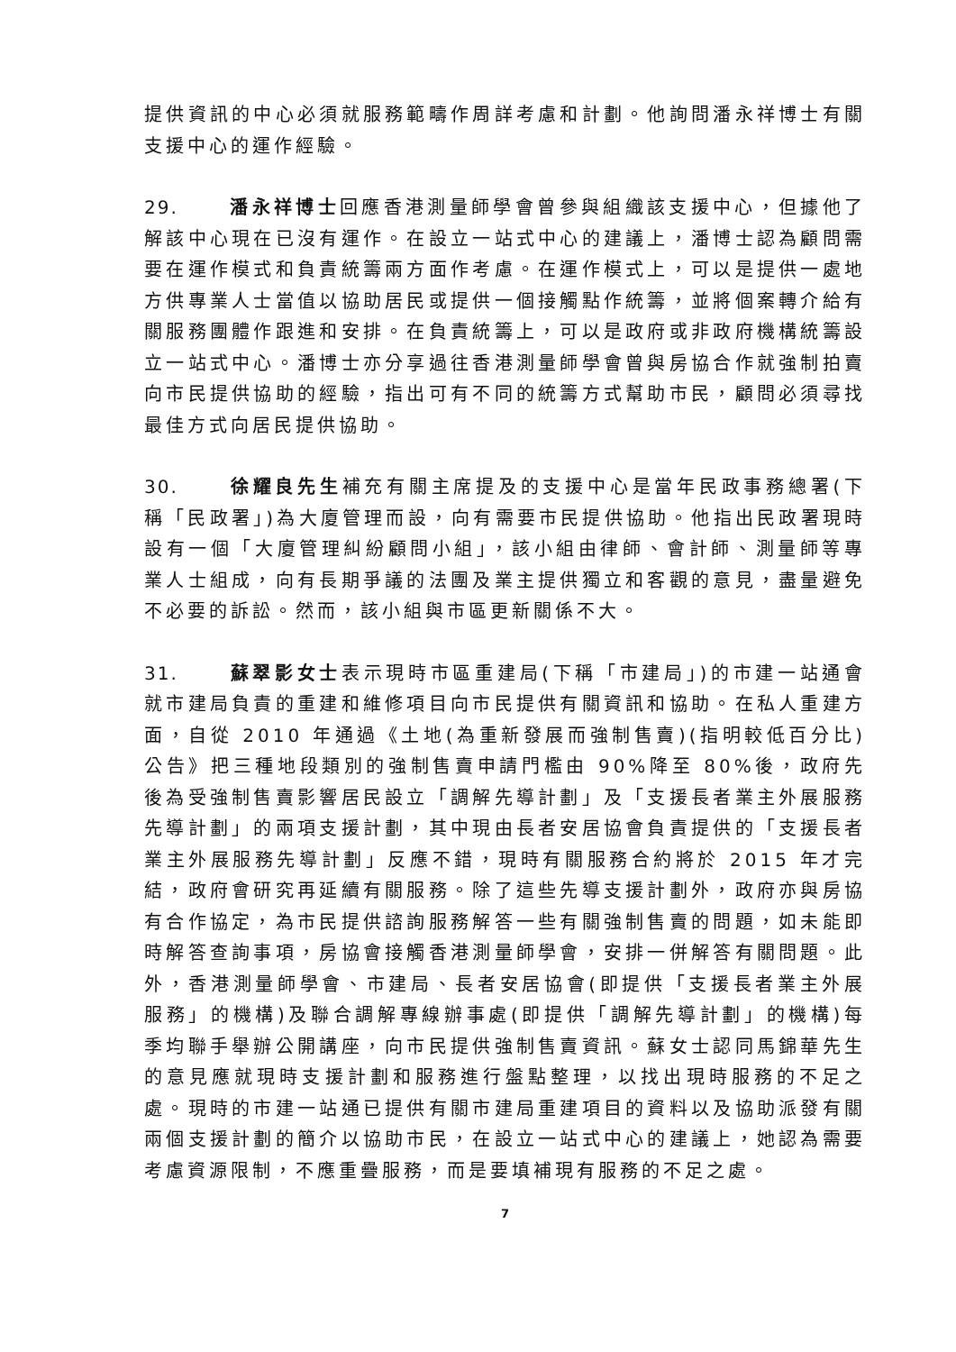提供資訊的中心必須就服務範疇作周詳考慮和計劃。他詢問潘永祥博士有關支援中心的運作經驗。
29. 潘永祥博士回應香港測量師學會曾參與組織該支援中心，但據他了解該中心現在已沒有運作。在設立一站式中心的建議上，潘博士認為顧問需要在運作模式和負責統籌兩方面作考慮。在運作模式上，可以是提供一處地方供專業人士當值以協助居民或提供一個接觸點作統籌，並將個案轉介給有關服務團體作跟進和安排。在負責統籌上，可以是政府或非政府機構統籌設立一站式中心。潘博士亦分享過往香港測量師學會曾與房協合作就強制拍賣向市民提供協助的經驗，指出可有不同的統籌方式幫助市民，顧問必須尋找最佳方式向居民提供協助。
30. 徐耀良先生補充有關主席提及的支援中心是當年民政事務總署(下稱「民政署」)為大廈管理而設，向有需要市民提供協助。他指出民政署現時設有一個「大廈管理糾紛顧問小組」，該小組由律師、會計師、測量師等專業人士組成，向有長期爭議的法團及業主提供獨立和客觀的意見，盡量避免不必要的訴訟。然而，該小組與市區更新關係不大。
31. 蘇翠影女士表示現時市區重建局(下稱「市建局」)的市建一站通會就市建局負責的重建和維修項目向市民提供有關資訊和協助。在私人重建方面，自從 2010 年通過《土地(為重新發展而強制售賣)(指明較低百分比)公告》把三種地段類別的強制售賣申請門檻由 90%降至 80%後，政府先後為受強制售賣影響居民設立「調解先導計劃」及「支援長者業主外展服務先導計劃」的兩項支援計劃，其中現由長者安居協會負責提供的「支援長者業主外展服務先導計劃」反應不錯，現時有關服務合約將於 2015 年才完結，政府會研究再延續有關服務。除了這些先導支援計劃外，政府亦與房協有合作協定，為市民提供諮詢服務解答一些有關強制售賣的問題，如未能即時解答查詢事項，房協會接觸香港測量師學會，安排一併解答有關問題。此外，香港測量師學會、市建局、長者安居協會(即提供「支援長者業主外展服務」的機構)及聯合調解專線辦事處(即提供「調解先導計劃」的機構)每季均聯手舉辦公開講座，向市民提供強制售賣資訊。蘇女士認同馬錦華先生的意見應就現時支援計劃和服務進行盤點整理，以找出現時服務的不足之處。現時的市建一站通已提供有關市建局重建項目的資料以及協助派發有關兩個支援計劃的簡介以協助市民，在設立一站式中心的建議上，她認為需要考慮資源限制，不應重疊服務，而是要填補現有服務的不足之處。
7